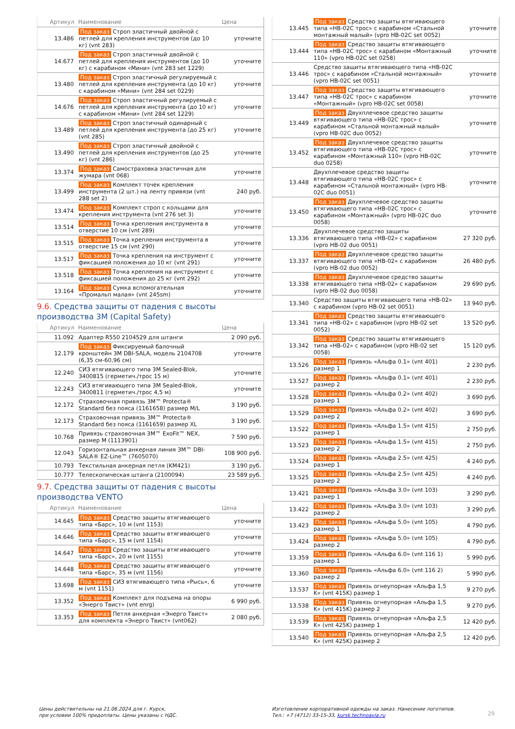| Артикул | Наименование | Цена |
| --- | --- | --- |
| 13.486 | Под заказ Строп эластичный двойной с петлей для крепления инструментов (до 10 кг) (vnt 283) | уточните |
| 14.677 | Под заказ Строп эластичный двойной с петлей для крепления инструментов (до 10 кг) с карабином «Мини» (vnt 283 set 1229) | уточните |
| 13.480 | Под заказ Строп эластичный регулируемый с петлей для крепления инструмента (до 10 кг) с карабином «Мини» (vnt 284 set 0229) | уточните |
| 14.676 | Под заказ Строп эластичный регулируемый с петлей для крепления инструмента (до 10 кг) с карабином «Мини» (vnt 284 set 1229) | уточните |
| 13.489 | Под заказ Строп эластичный одинарный с петлей для крепления инструмента (до 25 кг) (vnt 285) | уточните |
| 13.490 | Под заказ Строп эластичный двойной с петлей для крепления инструментов (до 25 кг) (vnt 286) | уточните |
| 13.374 | Под заказ Самостраховка эластичная для жумара (vnt 068) | уточните |
| 13.499 | Под заказ Комплект точек крепления инструмента (2 шт.) на ленту привязи (vnt 288 set 2) | 240 руб. |
| 13.474 | Под заказ Комплект строп с кольцами для крепления инструмента (vnt 276 set 3) | уточните |
| 13.514 | Под заказ Точка крепления инструмента в отверстие 10 см (vnt 289) | уточните |
| 13.515 | Под заказ Точка крепления инструмента в отверстие 15 см (vnt 290) | уточните |
| 13.517 | Под заказ Точка крепления на инструмент с фиксацией положения до 10 кг (vnt 291) | уточните |
| 13.518 | Под заказ Точка крепления на инструмент с фиксацией положения до 25 кг (vnt 292) | уточните |
| 13.164 | Под заказ Сумка вспомогательная «Промальп малая» (vnt 245sm) | уточните |
9.6. Средства защиты от падения с высоты производства 3M (Capital Safety)
| Артикул | Наименование | Цена |
| --- | --- | --- |
| 11.092 | Адаптер R550 2104529 для штанги | 2 090 руб. |
| 12.179 | Под заказ Фиксируемый балочный кронштейн 3M DBI-SALA, модель 2104708 (6,35 см-60,96 см) | уточните |
| 12.240 | СИЗ втягивающего типа 3M Sealed-Blok, 3400815 (герметич./трос 15 м) | уточните |
| 12.243 | СИЗ втягивающего типа 3M Sealed-Blok, 3400811 (герметич./трос 4,5 м) | уточните |
| 12.172 | Страховочная привязь 3M™ Protecta® Standard без пояса (1161658) размер M/L | 3 190 руб. |
| 12.173 | Страховочная привязь 3M™ Protecta® Standard без пояса (1161659) размер XL | 3 190 руб. |
| 10.768 | Привязь страховочная 3M™ ExoFit™ NEX, размер M (1113901) | 7 590 руб. |
| 12.043 | Горизонтальная анкерная линия 3M™ DBI-SALA® EZ-Line™ (7605070) | 108 900 руб. |
| 10.793 | Текстильная анкерная петля (KM421) | 3 190 руб. |
| 10.777 | Телескопическая штанга (2100094) | 23 589 руб. |
9.7. Средства защиты от падения с высоты производства VENTO
| Артикул | Наименование | Цена |
| --- | --- | --- |
| 14.645 | Под заказ Средство защиты втягивающего типа «Барс», 10 м (vnt 1153) | уточните |
| 14.646 | Под заказ Средство защиты втягивающего типа «Барс», 15 м (vnt 1154) | уточните |
| 14.647 | Под заказ Средство защиты втягивающего типа «Барс», 20 м (vnt 1155) | уточните |
| 14.648 | Под заказ Средство защиты втягивающего типа «Барс», 35 м (vnt 1156) | уточните |
| 13.698 | Под заказ СИЗ втягивающего типа «Рысь», 6 м (vnt 1151) | уточните |
| 13.352 | Под заказ Комплект для подъема на опоры «Энерго Твист» (vnt enrg) | 6 990 руб. |
| 13.353 | Под заказ Петля анкерная «Энерго Твист» для комплекта «Энерго Твист» (vnt062) | 2 080 руб. |
| 13.445 | Под заказ Средство защиты втягивающего типа «НВ-02С трос» с карабином «Стальной монтажный малый» (vpro HB-02C set 0052) | уточните |
| 13.444 | Под заказ Средство защиты втягивающего типа «НВ-02С трос» с карабином «Монтажный 110» (vpro HB-02C set 0258) | уточните |
| 13.446 | Средство защиты втягивающего типа «НВ-02С трос» с карабином «Стальной монтажный» (vpro HB-02C set 0051) | уточните |
| 13.447 | Под заказ Средство защиты втягивающего типа «НВ-02С трос» с карабином «Монтажный» (vpro HB-02C set 0058) | уточните |
| 13.449 | Под заказ Двухплечевое средство защиты втягивающего типа «НВ-02С трос» с карабином «Стальной монтажный малый» (vpro HB-02C duo 0052) | уточните |
| 13.452 | Под заказ Двухплечевое средство защиты втягивающего типа «НВ-02С трос» с карабином «Монтажный 110» (vpro HB-02C duo 0258) | уточните |
| 13.448 | Двухплечевое средство защиты втягивающего типа «НВ-02С трос» с карабином «Стальной монтажный» (vpro HB-02C duo 0051) | уточните |
| 13.450 | Под заказ Двухплечевое средство защиты втягивающего типа «НВ-02С трос» с карабином «Монтажный» (vpro HB-02C duo 0058) | уточните |
| 13.336 | Двухплечевое средство защиты втягивающего типа «НВ-02» с карабином (vpro HB-02 duo 0051) | 27 320 руб. |
| 13.337 | Под заказ Двухплечевое средство защиты втягивающего типа «НВ-02» с карабином (vpro HB-02 duo 0052) | 26 480 руб. |
| 13.338 | Под заказ Двухплечевое средство защиты втягивающего типа «НВ-02» с карабином (vpro HB-02 duo 0058) | 29 690 руб. |
| 13.340 | Средство защиты втягивающего типа «НВ-02» с карабином (vpro HB-02 set 0051) | 13 940 руб. |
| 13.341 | Под заказ Средство защиты втягивающего типа «НВ-02» с карабином (vpro HB-02 set 0052) | 13 520 руб. |
| 13.342 | Под заказ Средство защиты втягивающего типа «НВ-02» с карабином (vpro HB-02 set 0058) | 15 120 руб. |
| 13.526 | Под заказ Привязь «Альфа 0.1» (vnt 401) размер 1 | 2 230 руб. |
| 13.527 | Под заказ Привязь «Альфа 0.1» (vnt 401) размер 2 | 2 230 руб. |
| 13.528 | Под заказ Привязь «Альфа 0.2» (vnt 402) размер 1 | 3 690 руб. |
| 13.529 | Под заказ Привязь «Альфа 0.2» (vnt 402) размер 2 | 3 690 руб. |
| 13.522 | Под заказ Привязь «Альфа 1.5» (vnt 415) размер 1 | 2 750 руб. |
| 13.523 | Под заказ Привязь «Альфа 1.5» (vnt 415) размер 2 | 2 750 руб. |
| 13.524 | Под заказ Привязь «Альфа 2.5» (vnt 425) размер 1 | 4 240 руб. |
| 13.525 | Под заказ Привязь «Альфа 2.5» (vnt 425) размер 2 | 4 240 руб. |
| 13.421 | Под заказ Привязь «Альфа 3.0» (vnt 103) размер 1 | 3 290 руб. |
| 13.422 | Под заказ Привязь «Альфа 3.0» (vnt 103) размер 2 | 3 290 руб. |
| 13.423 | Под заказ Привязь «Альфа 5.0» (vnt 105) размер 1 | 4 790 руб. |
| 13.424 | Под заказ Привязь «Альфа 5.0» (vnt 105) размер 2 | 4 790 руб. |
| 13.359 | Под заказ Привязь «Альфа 6.0» (vnt 116 1) размер 1 | 5 990 руб. |
| 13.360 | Под заказ Привязь «Альфа 6.0» (vnt 116 2) размер 2 | 5 990 руб. |
| 13.537 | Под заказ Привязь огнеупорная «Альфа 1,5 K» (vnt 415K) размер 1 | 9 270 руб. |
| 13.538 | Под заказ Привязь огнеупорная «Альфа 1,5 K» (vnt 415K) размер 2 | 9 270 руб. |
| 13.539 | Под заказ Привязь огнеупорная «Альфа 2,5 K» (vnt 425K) размер 1 | 12 420 руб. |
| 13.540 | Под заказ Привязь огнеупорная «Альфа 2,5 K» (vnt 425K) размер 2 | 12 420 руб. |
Цены действительны на 21.06.2024 для г. Курск,
при условии 100% предоплаты. Цены указаны с НДС.
Изготовление корпоративной одежды на заказ. Нанесение логотипов.
Тел.: +7 (4712) 33-15-33, kursk.technoavia.ru
29